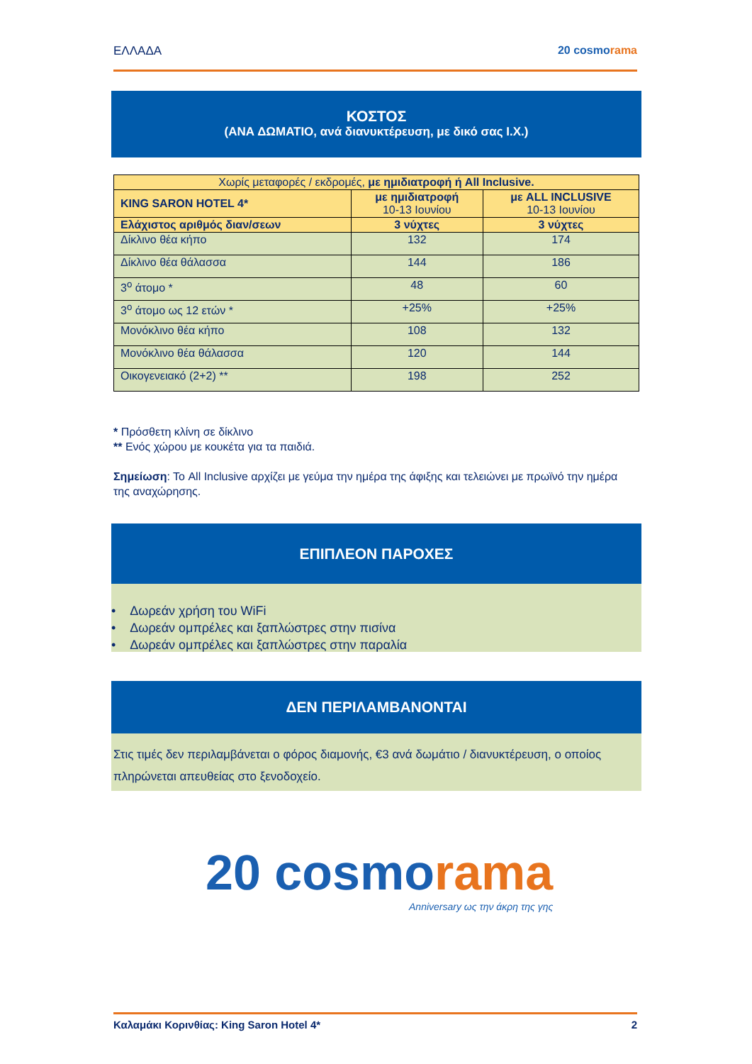ΕΛΛΑΔΑ 20 cosmorama
ΚΟΣΤΟΣ
(ΑΝΑ ΔΩΜΑΤΙΟ, ανά διανυκτέρευση, με δικό σας Ι.Χ.)
| Χωρίς μεταφορές / εκδρομές, με ημιδιατροφή ή All Inclusive. | | |
| KING SARON HOTEL 4* | με ημιδιατροφή 10-13 Ιουνίου | με ALL INCLUSIVE 10-13 Ιουνίου |
| Ελάχιστος αριθμός διαν/σεων | 3 νύχτες | 3 νύχτες |
| Δίκλινο θέα κήπο | 132 | 174 |
| Δίκλινο θέα θάλασσα | 144 | 186 |
| 3<sup>ο</sup> άτομο * | 48 | 60 |
| 3<sup>ο</sup> άτομο ως 12 ετών * | +25% | +25% |
| Μονόκλινο θέα κήπο | 108 | 132 |
| Μονόκλινο θέα θάλασσα | 120 | 144 |
| Οικογενειακό (2+2) ** | 198 | 252 |
* Πρόσθετη κλίνη σε δίκλινο
** Ενός χώρου με κουκέτα για τα παιδιά.
Σημείωση: Το All Inclusive αρχίζει με γεύμα την ημέρα της άφιξης και τελειώνει με πρωϊνό την ημέρα της αναχώρησης.
ΕΠΙΠΛΕΟΝ ΠΑΡΟΧΕΣ
• Δωρεάν χρήση του WiFi
• Δωρεάν ομπρέλες και ξαπλώστρες στην πισίνα
• Δωρεάν ομπρέλες και ξαπλώστρες στην παραλία
ΔΕΝ ΠΕΡΙΛΑΜΒΑΝΟΝΤΑΙ
Στις τιμές δεν περιλαμβάνεται ο φόρος διαμονής, €3 ανά δωμάτιο / διανυκτέρευση, ο οποίος πληρώνεται απευθείας στο ξενοδοχείο.
20 cosmorama
Anniversary ως την άκρη της γης
Καλαμάκι Κορινθίας: King Saron Hotel 4*
2